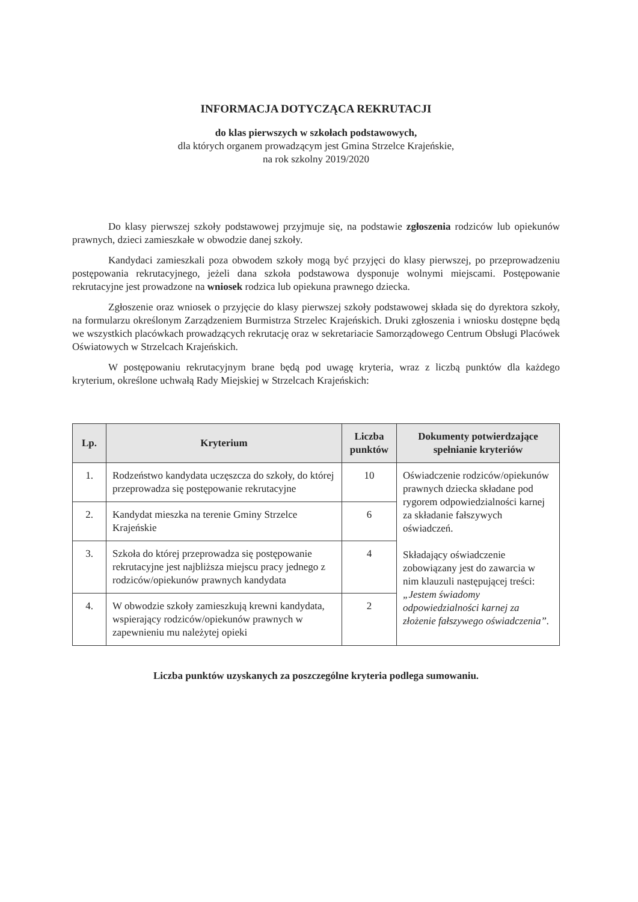INFORMACJA DOTYCZĄCA REKRUTACJI
do klas pierwszych w szkołach podstawowych,
dla których organem prowadzącym jest Gmina Strzelce Krajeńskie,
na rok szkolny 2019/2020
Do klasy pierwszej szkoły podstawowej przyjmuje się, na podstawie zgłoszenia rodziców lub opiekunów prawnych, dzieci zamieszkałe w obwodzie danej szkoły.
Kandydaci zamieszkali poza obwodem szkoły mogą być przyjęci do klasy pierwszej, po przeprowadzeniu postępowania rekrutacyjnego, jeżeli dana szkoła podstawowa dysponuje wolnymi miejscami. Postępowanie rekrutacyjne jest prowadzone na wniosek rodzica lub opiekuna prawnego dziecka.
Zgłoszenie oraz wniosek o przyjęcie do klasy pierwszej szkoły podstawowej składa się do dyrektora szkoły, na formularzu określonym Zarządzeniem Burmistrza Strzelec Krajeńskich. Druki zgłoszenia i wniosku dostępne będą we wszystkich placówkach prowadzących rekrutację oraz w sekretariacie Samorządowego Centrum Obsługi Placówek Oświatowych w Strzelcach Krajeńskich.
W postępowaniu rekrutacyjnym brane będą pod uwagę kryteria, wraz z liczbą punktów dla każdego kryterium, określone uchwałą Rady Miejskiej w Strzelcach Krajeńskich:
| Lp. | Kryterium | Liczba punktów | Dokumenty potwierdzające spełnianie kryteriów |
| --- | --- | --- | --- |
| 1. | Rodzeństwo kandydata uczęszcza do szkoły, do której przeprowadza się postępowanie rekrutacyjne | 10 | Oświadczenie rodziców/opiekunów prawnych dziecka składane pod rygorem odpowiedzialności karnej za składanie fałszywych oświadczeń. Składający oświadczenie zobowiązany jest do zawarcia w nim klauzuli następującej treści: „Jestem świadomy odpowiedzialności karnej za złożenie fałszywego oświadczenia”. |
| 2. | Kandydat mieszka na terenie Gminy Strzelce Krajeńskie | 6 | |
| 3. | Szkoła do której przeprowadza się postępowanie rekrutacyjne jest najbliższa miejscu pracy jednego z rodziców/opiekunów prawnych kandydata | 4 | |
| 4. | W obwodzie szkoły zamieszkują krewni kandydata, wspierający rodziców/opiekunów prawnych w zapewnieniu mu należytej opieki | 2 | |
Liczba punktów uzyskanych za poszczególne kryteria podlega sumowaniu.